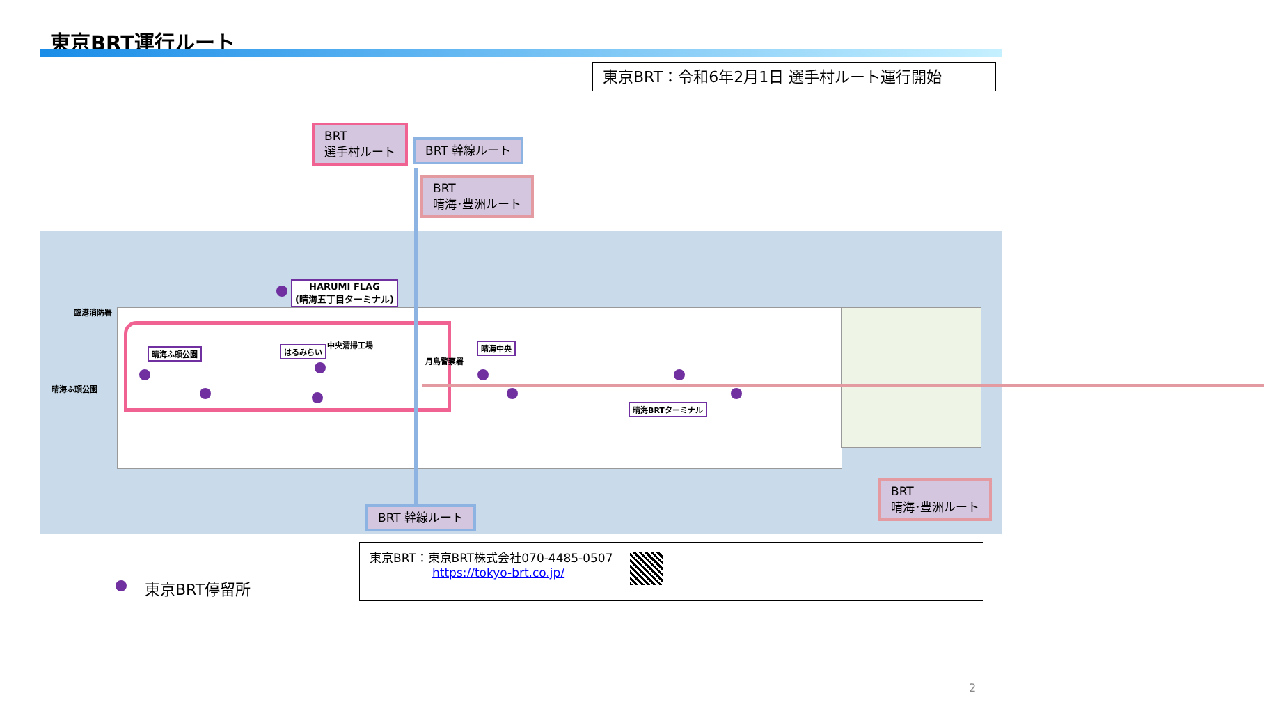東京BRT運行ルート
東京BRT：令和6年2月1日 選手村ルート運行開始
BRT
選手村ルート
BRT 幹線ルート
BRT
晴海･豊洲ルート
HARUMI FLAG
(晴海五丁目ターミナル)
臨港消防署
晴海ふ頭公園 はるみらい
中央清掃工場
月島警察署
晴海中央
晴海ふ頭公園
晴海BRTターミナル
BRT 幹線ルート
BRT
晴海･豊洲ルート
東京BRT停留所
東京BRT：東京BRT株式会社070-4485-0507
https://tokyo-brt.co.jp/
2